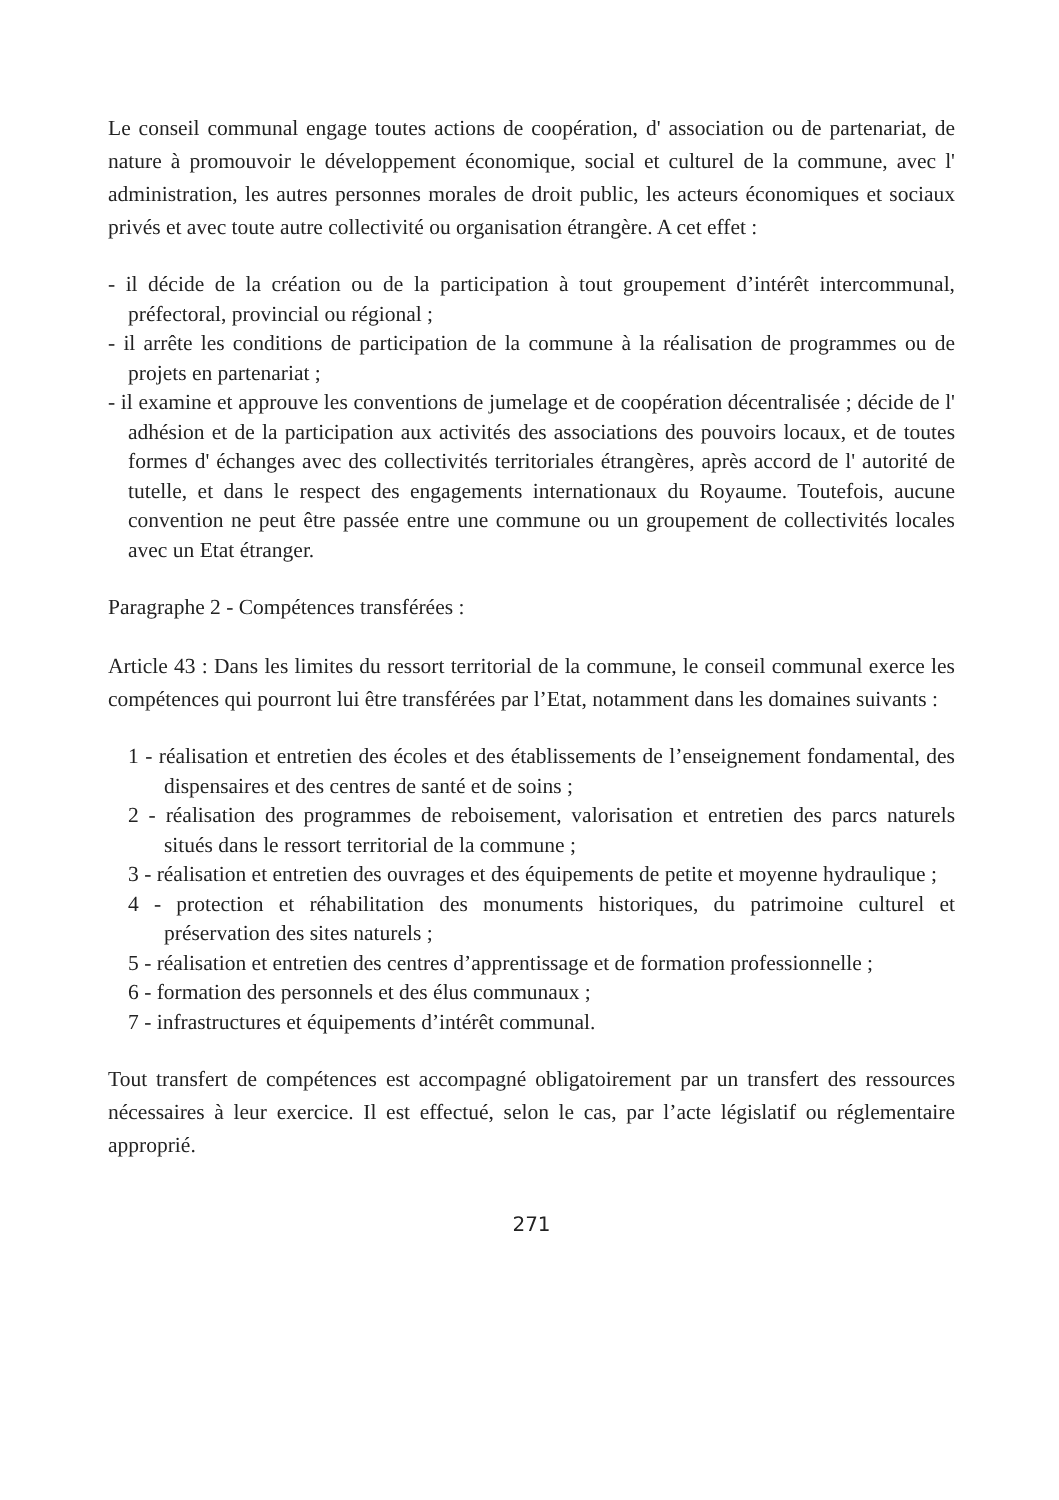Le conseil communal engage toutes actions de coopération, d' association ou de partenariat, de nature à promouvoir le développement économique, social et culturel de la commune, avec l' administration, les autres personnes morales de droit public, les acteurs économiques et sociaux privés et avec toute autre collectivité ou organisation étrangère. A cet effet :
- il décide de la création ou de la participation à tout groupement d’intérêt intercommunal, préfectoral, provincial ou régional ;
- il arrête les conditions de participation de la commune à la réalisation de programmes ou de projets en partenariat ;
- il examine et approuve les conventions de jumelage et de coopération décentralisée ; décide de l' adhésion et de la participation aux activités des associations des pouvoirs locaux, et de toutes formes d' échanges avec des collectivités territoriales étrangères, après accord de l' autorité de tutelle, et dans le respect des engagements internationaux du Royaume. Toutefois, aucune convention ne peut être passée entre une commune ou un groupement de collectivités locales avec un Etat étranger.
Paragraphe 2 - Compétences transférées :
Article 43 : Dans les limites du ressort territorial de la commune, le conseil communal exerce les compétences qui pourront lui être transférées par l’Etat, notamment dans les domaines suivants :
1 - réalisation et entretien des écoles et des établissements de l’enseignement fondamental, des dispensaires et des centres de santé et de soins ;
2 - réalisation des programmes de reboisement, valorisation et entretien des parcs naturels situés dans le ressort territorial de la commune ;
3 - réalisation et entretien des ouvrages et des équipements de petite et moyenne hydraulique ;
4 - protection et réhabilitation des monuments historiques, du patrimoine culturel et préservation des sites naturels ;
5 - réalisation et entretien des centres d’apprentissage et de formation professionnelle ;
6 - formation des personnels et des élus communaux ;
7 - infrastructures et équipements d’intérêt communal.
Tout transfert de compétences est accompagné obligatoirement par un transfert des ressources nécessaires à leur exercice. Il est effectué, selon le cas, par l’acte législatif ou réglementaire approprié.
271